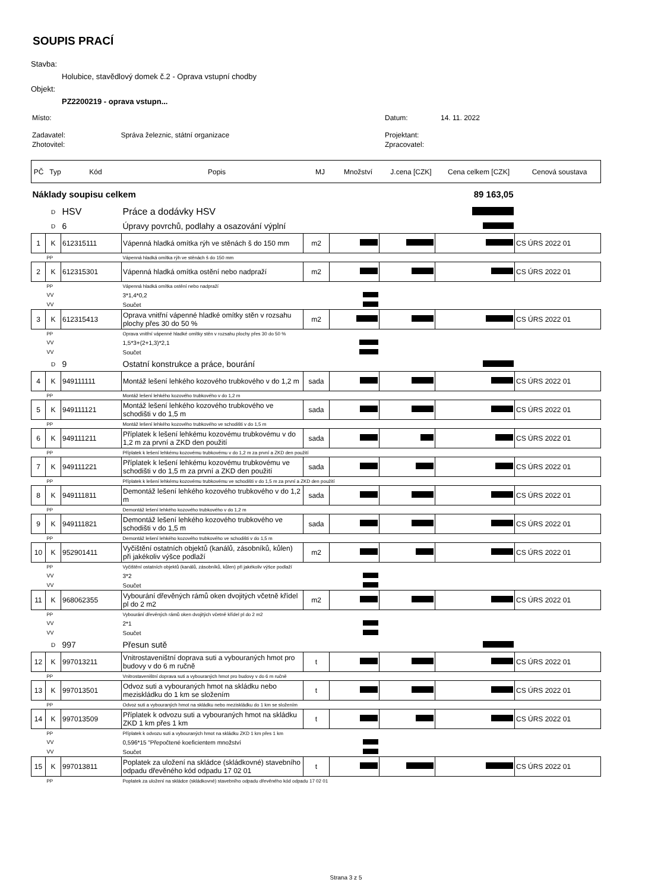SOUPIS PRACÍ
Stavba:
Holubice, stavědlový domek č.2 - Oprava vstupní chodby
Objekt:
PZ2200219 - oprava vstupn...
| Místo: | Datum: | 14. 11. 2022 |
| Zadavatel: Správa železnic, státní organizace | Projektant: | |
| Zhotovitel: | Zpracovatel: | |
| PČ | Typ | Kód | Popis | MJ | Množství | J.cena [CZK] | Cena celkem [CZK] | Cenová soustava |
| --- | --- | --- | --- | --- | --- | --- | --- | --- |
| Náklady soupisu celkem | | | | | | | 89 163,05 | |
| | D | HSV | Práce a dodávky HSV | | | | | |
| | D | 6 | Úpravy povrchů, podlahy a osazování výplní | | | | | |
| 1 | K | 612315111 | Vápenná hladká omítka rýh ve stěnách š do 150 mm | m2 | | | | CS ÚRS 2022 01 |
| | PP | | Vápenná hladká omítka rýh ve stěnách š do 150 mm | | | | | |
| 2 | K | 612315301 | Vápenná hladká omítka ostění nebo nadpraží | m2 | | | | CS ÚRS 2022 01 |
| | PP | | Vápenná hladká omítka ostění nebo nadpraží | | | | | |
| | VV | | 3*1,4*0,2 | | | | | |
| | VV | | Součet | | | | | |
| 3 | K | 612315413 | Oprava vnitřní vápenné hladké omítky stěn v rozsahu plochy přes 30 do 50 % | m2 | | | | CS ÚRS 2022 01 |
| | PP | | Oprava vnitřní vápenné hladké omítky stěn v rozsahu plochy přes 30 do 50 % | | | | | |
| | VV | | 1,5*3+(2+1,3)*2,1 | | | | | |
| | VV | | Součet | | | | | |
| | D | 9 | Ostatní konstrukce a práce, bourání | | | | | |
| 4 | K | 949111111 | Montáž lešení lehkého kozového trubkového v do 1,2 m | sada | | | | CS ÚRS 2022 01 |
| | PP | | Montáž lešení lehkého kozového trubkového v do 1,2 m | | | | | |
| 5 | K | 949111121 | Montáž lešení lehkého kozového trubkového ve schodišti v do 1,5 m | sada | | | | CS ÚRS 2022 01 |
| | PP | | Montáž lešení lehkého kozového trubkového ve schodišti v do 1,5 m | | | | | |
| 6 | K | 949111211 | Příplatek k lešení lehkému kozovému trubkovému v do 1,2 m za první a ZKD den použití | sada | | | | CS ÚRS 2022 01 |
| | PP | | Příplatek k lešení lehkému kozovému trubkovému v do 1,2 m za první a ZKD den použití | | | | | |
| 7 | K | 949111221 | Příplatek k lešení lehkému kozovému trubkovému ve schodišti v do 1,5 m za první a ZKD den použití | sada | | | | CS ÚRS 2022 01 |
| | PP | | Příplatek k lešení lehkému kozovému trubkovému ve schodišti v do 1,5 m za první a ZKD den použití | | | | | |
| 8 | K | 949111811 | Demontáž lešení lehkého kozového trubkového v do 1,2 m | sada | | | | CS ÚRS 2022 01 |
| | PP | | Demontáž lešení lehkého kozového trubkového v do 1,2 m | | | | | |
| 9 | K | 949111821 | Demontáž lešení lehkého kozového trubkového ve schodišti v do 1,5 m | sada | | | | CS ÚRS 2022 01 |
| | PP | | Demontáž lešení lehkého kozového trubkového ve schodišti v do 1,5 m | | | | | |
| 10 | K | 952901411 | Vyčištění ostatních objektů (kanálů, zásobníků, kůlen) při jakékoliv výšce podlaží | m2 | | | | CS ÚRS 2022 01 |
| | PP | | Vyčištění ostatních objektů (kanálů, zásobníků, kůlen) při jakékoliv výšce podlaží | | | | | |
| | VV | | 3*2 | | | | | |
| | VV | | Součet | | | | | |
| 11 | K | 968062355 | Vybourání dřevěných rámů oken dvojitých včetně křídel pl do 2 m2 | m2 | | | | CS ÚRS 2022 01 |
| | PP | | Vybourání dřevěných rámů oken dvojitých včetně křídel pl do 2 m2 | | | | | |
| | VV | | 2*1 | | | | | |
| | VV | | Součet | | | | | |
| | D | 997 | Přesun sutě | | | | | |
| 12 | K | 997013211 | Vnitrostaveništní doprava suti a vybouraných hmot pro budovy v do 6 m ručně | t | | | | CS ÚRS 2022 01 |
| | PP | | Vnitrostaveništní doprava suti a vybouraných hmot pro budovy v do 6 m ručně | | | | | |
| 13 | K | 997013501 | Odvoz suti a vybouraných hmot na skládku nebo meziskládku do 1 km se složením | t | | | | CS ÚRS 2022 01 |
| | PP | | Odvoz suti a vybouraných hmot na skládku nebo meziskládku do 1 km se složením | | | | | |
| 14 | K | 997013509 | Příplatek k odvozu suti a vybouraných hmot na skládku ZKD 1 km přes 1 km | t | | | | CS ÚRS 2022 01 |
| | PP | | Příplatek k odvozu suti a vybouraných hmot na skládku ZKD 1 km přes 1 km | | | | | |
| | VV | | 0,596*15 "Přepočtené koeficientem množství | | | | | |
| | VV | | Součet | | | | | |
| 15 | K | 997013811 | Poplatek za uložení na skládce (skládkovné) stavebního odpadu dřevěného kód odpadu 17 02 01 | t | | | | CS ÚRS 2022 01 |
| | PP | | Poplatek za uložení na skládce (skládkovné) stavebního odpadu dřevěného kód odpadu 17 02 01 | | | | | |
Strana 3 z 5